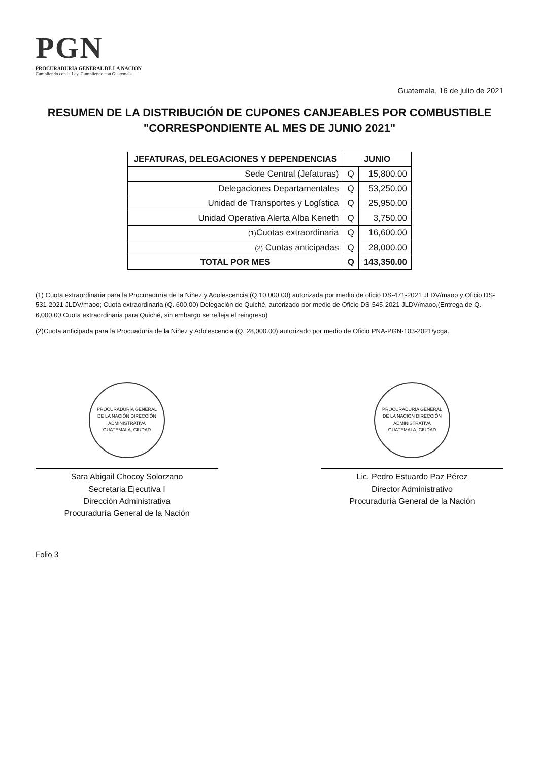PGN
PROCURADURIA GENERAL DE LA NACION
Cumpliendo con la Ley, Cumpliendo con Guatemala
Guatemala, 16 de julio de 2021
RESUMEN DE LA DISTRIBUCIÓN DE CUPONES CANJEABLES POR COMBUSTIBLE
"CORRESPONDIENTE AL MES DE JUNIO 2021"
| JEFATURAS, DELEGACIONES Y DEPENDENCIAS | JUNIO | |
| --- | --- | --- |
| Sede Central (Jefaturas) | Q | 15,800.00 |
| Delegaciones Departamentales | Q | 53,250.00 |
| Unidad de Transportes y Logística | Q | 25,950.00 |
| Unidad Operativa Alerta Alba Keneth | Q | 3,750.00 |
| (1) Cuotas extraordinaria | Q | 16,600.00 |
| (2) Cuotas anticipadas | Q | 28,000.00 |
| TOTAL POR MES | Q | 143,350.00 |
(1) Cuota extraordinaria para la Procuraduría de la Niñez y Adolescencia (Q.10,000.00) autorizada por medio de oficio DS-471-2021 JLDV/maoo y Oficio DS-531-2021 JLDV/maoo; Cuota extraordinaria (Q. 600.00) Delegación de Quiché, autorizado por medio de Oficio DS-545-2021 JLDV/maoo,(Entrega de Q. 6,000.00 Cuota extraordinaria para Quiché, sin embargo se refleja el reingreso)
(2)Cuota anticipada para la Procuaduría de la Niñez y Adolescencia (Q. 28,000.00) autorizado por medio de Oficio PNA-PGN-103-2021/ycga.
PROCURADURÍA GENERAL DE LA NACIÓN DIRECCIÓN ADMINISTRATIVA GUATEMALA, CIUDAD
Sara Abigail Chocoy Solorzano
Secretaria Ejecutiva I
Dirección Administrativa
Procuraduría General de la Nación
PROCURADURÍA GENERAL DE LA NACIÓN DIRECCIÓN ADMINISTRATIVA GUATEMALA, CIUDAD
Lic. Pedro Estuardo Paz Pérez
Director Administrativo
Procuraduría General de la Nación
Folio 3